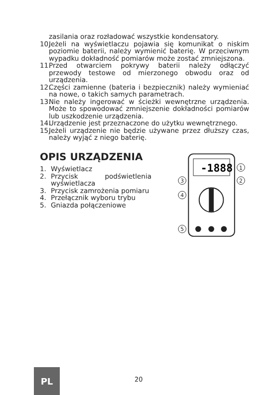zasilania oraz rozładować wszystkie kondensatory.
10. Jeżeli na wyświetlaczu pojawia się komunikat o niskim poziomie baterii, należy wymienić baterię. W przeciwnym wypadku dokładność pomiarów może zostać zmniejszona.
11. Przed otwarciem pokrywy baterii należy odłączyć przewody testowe od mierzonego obwodu oraz od urządzenia.
12. Części zamienne (bateria i bezpiecznik) należy wymieniać na nowe, o takich samych parametrach.
13. Nie należy ingerować w ścieżki wewnętrzne urządzenia. Może to spowodować zmniejszenie dokładności pomiarów lub uszkodzenie urządzenia.
14. Urządzenie jest przeznaczone do użytku wewnętrznego.
15. Jeżeli urządzenie nie będzie używane przez dłuższy czas, należy wyjąć z niego baterię.
OPIS URZĄDZENIA
1. Wyświetlacz
2. Przycisk podświetlenia wyświetlacza
3. Przycisk zamrożenia pomiaru
4. Przełącznik wyboru trybu
5. Gniazda połączeniowe
-1888
1
2
3
4
5
PL
20